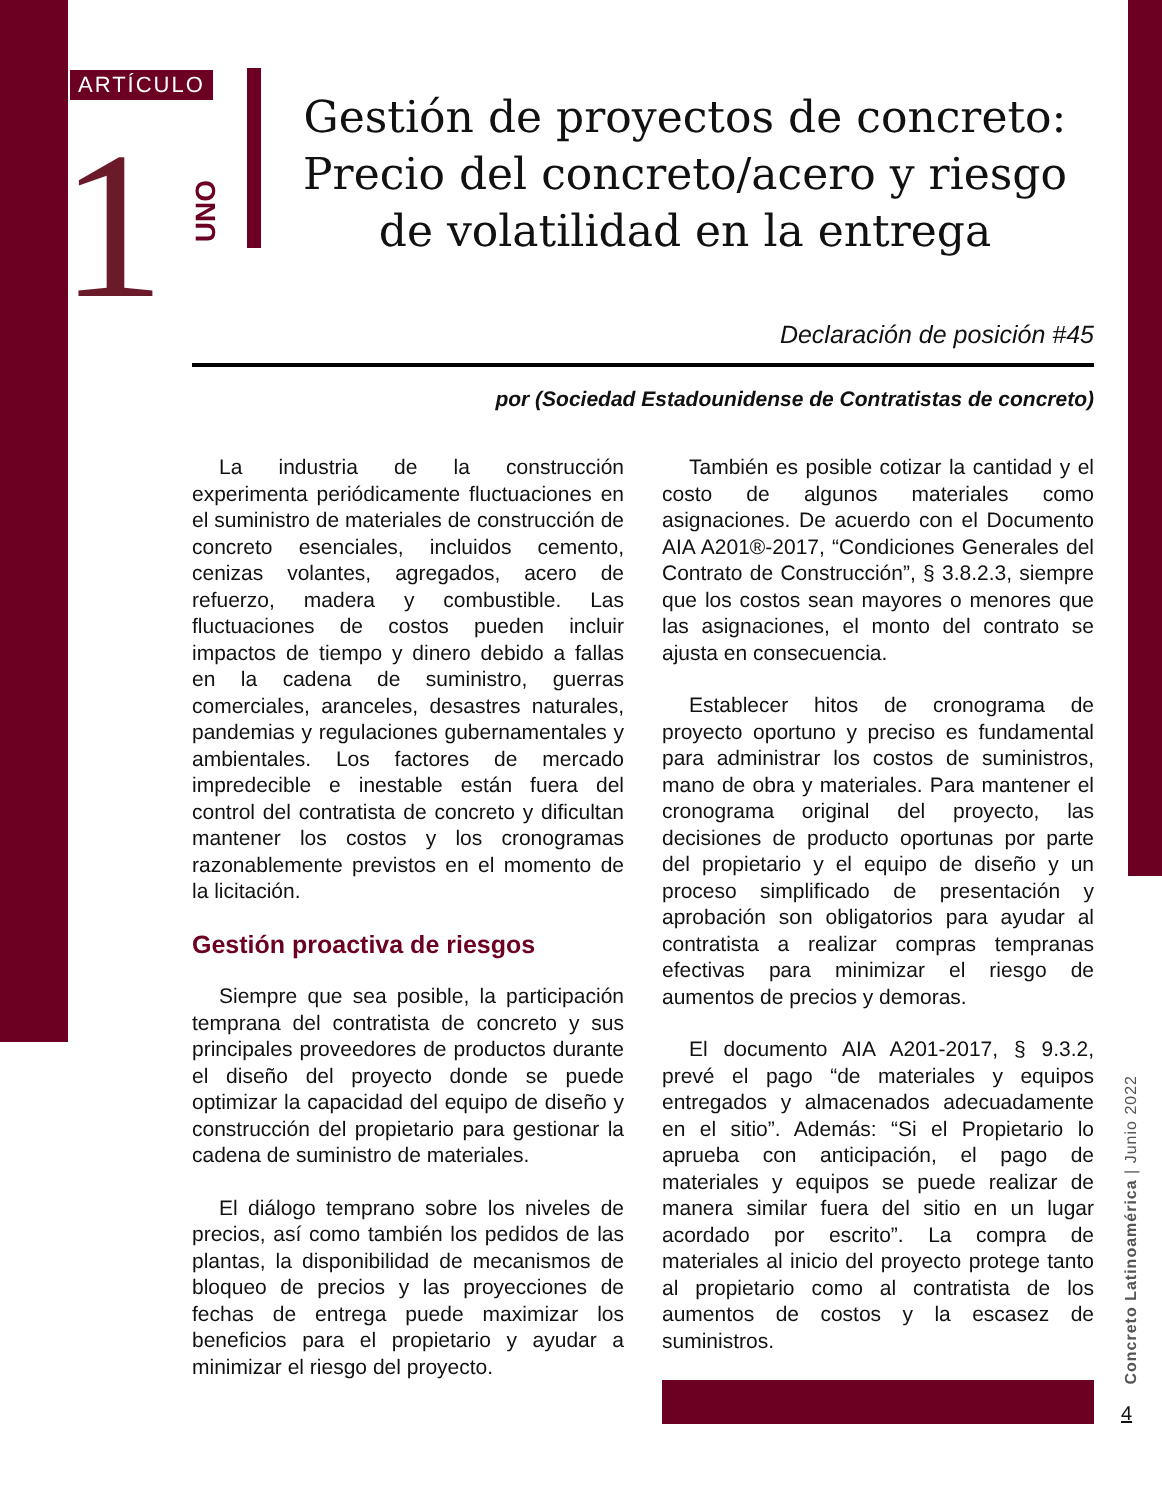ARTÍCULO
1
UNO
Gestión de proyectos de concreto: Precio del concreto/acero y riesgo de volatilidad en la entrega
Declaración de posición #45
por (Sociedad Estadounidense de Contratistas de concreto)
La industria de la construcción experimenta periódicamente fluctuaciones en el suministro de materiales de construcción de concreto esenciales, incluidos cemento, cenizas volantes, agregados, acero de refuerzo, madera y combustible. Las fluctuaciones de costos pueden incluir impactos de tiempo y dinero debido a fallas en la cadena de suministro, guerras comerciales, aranceles, desastres naturales, pandemias y regulaciones gubernamentales y ambientales. Los factores de mercado impredecible e inestable están fuera del control del contratista de concreto y dificultan mantener los costos y los cronogramas razonablemente previstos en el momento de la licitación.
Gestión proactiva de riesgos
Siempre que sea posible, la participación temprana del contratista de concreto y sus principales proveedores de productos durante el diseño del proyecto donde se puede optimizar la capacidad del equipo de diseño y construcción del propietario para gestionar la cadena de suministro de materiales.
El diálogo temprano sobre los niveles de precios, así como también los pedidos de las plantas, la disponibilidad de mecanismos de bloqueo de precios y las proyecciones de fechas de entrega puede maximizar los beneficios para el propietario y ayudar a minimizar el riesgo del proyecto.
También es posible cotizar la cantidad y el costo de algunos materiales como asignaciones. De acuerdo con el Documento AIA A201®-2017, “Condiciones Generales del Contrato de Construcción”, § 3.8.2.3, siempre que los costos sean mayores o menores que las asignaciones, el monto del contrato se ajusta en consecuencia.
Establecer hitos de cronograma de proyecto oportuno y preciso es fundamental para administrar los costos de suministros, mano de obra y materiales. Para mantener el cronograma original del proyecto, las decisiones de producto oportunas por parte del propietario y el equipo de diseño y un proceso simplificado de presentación y aprobación son obligatorios para ayudar al contratista a realizar compras tempranas efectivas para minimizar el riesgo de aumentos de precios y demoras.
El documento AIA A201-2017, § 9.3.2, prevé el pago “de materiales y equipos entregados y almacenados adecuadamente en el sitio”. Además: “Si el Propietario lo aprueba con anticipación, el pago de materiales y equipos se puede realizar de manera similar fuera del sitio en un lugar acordado por escrito”. La compra de materiales al inicio del proyecto protege tanto al propietario como al contratista de los aumentos de costos y la escasez de suministros.
Concreto Latinoamérica | Junio 2022
4